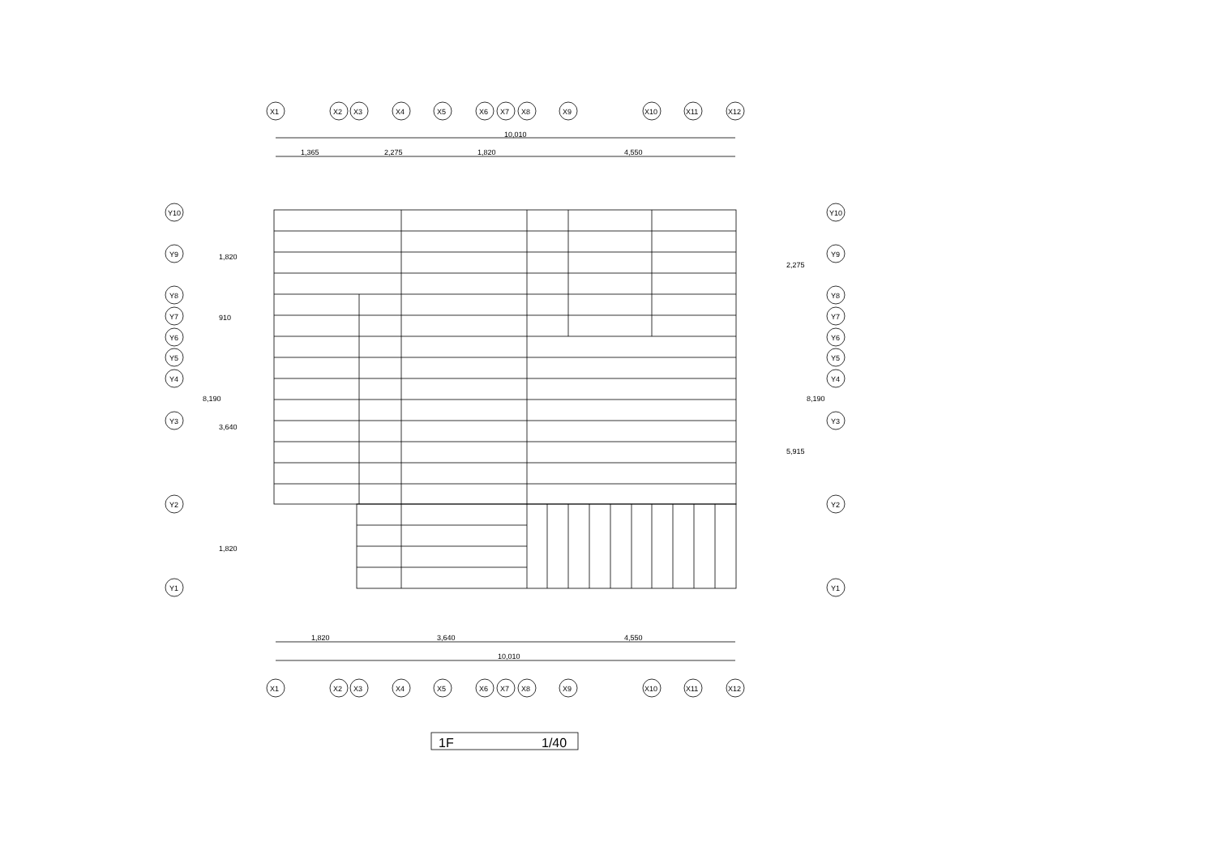X1
X2
X3
X4
X5
X6
X7
X8
X9
X10
X11
X12
10,010
1,365
2,275
1,820
4,550
Y10
Y9
Y8
Y7
Y6
Y5
Y4
Y3
Y2
Y1
1,820
910
8,190
3,640
1,820
2,275
8,190
5,915
Y10
Y9
Y8
Y7
Y6
Y5
Y4
Y3
Y2
Y1
1,820
3,640
4,550
10,010
X1
X2
X3
X4
X5
X6
X7
X8
X9
X10
X11
X12
1F
1/40